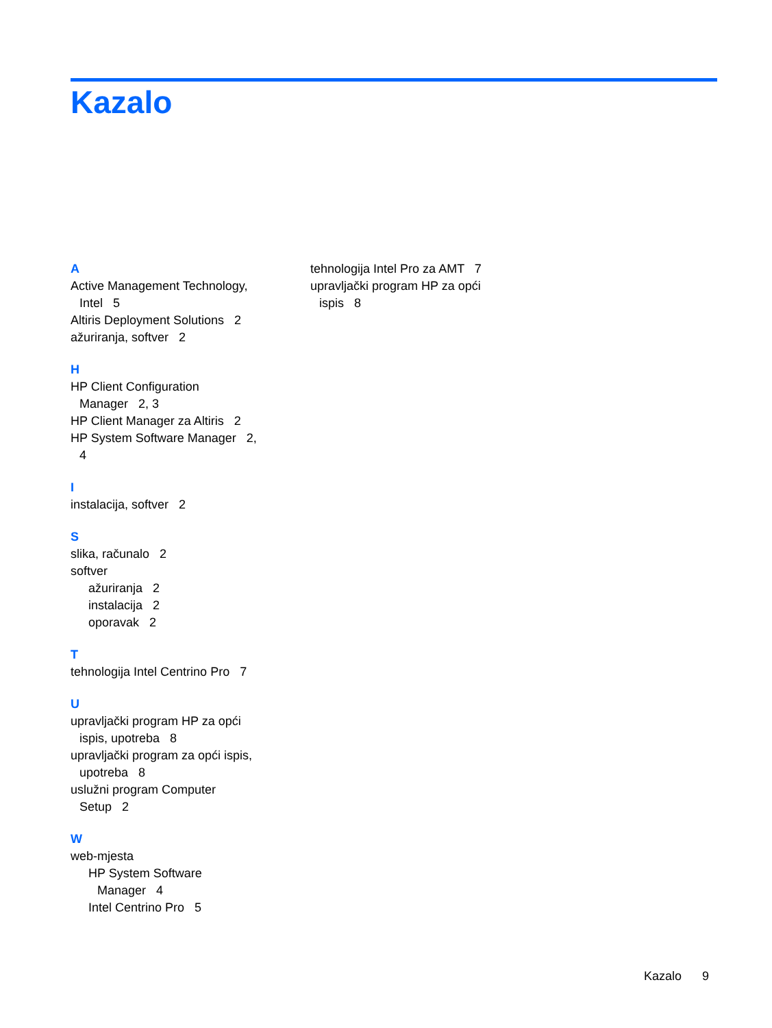Kazalo
A
Active Management Technology,
Intel 5
Altiris Deployment Solutions 2
ažuriranja, softver 2
H
HP Client Configuration
Manager 2, 3
HP Client Manager za Altiris 2
HP System Software Manager 2,
4
I
instalacija, softver 2
S
slika, računalo 2
softver
ažuriranja 2
instalacija 2
oporavak 2
T
tehnologija Intel Centrino Pro 7
U
upravljački program HP za opći
ispis, upotreba 8
upravljački program za opći ispis,
upotreba 8
uslužni program Computer
Setup 2
W
web-mjesta
HP System Software
Manager 4
Intel Centrino Pro 5
tehnologija Intel Pro za AMT 7
upravljački program HP za opći
ispis 8
Kazalo 9